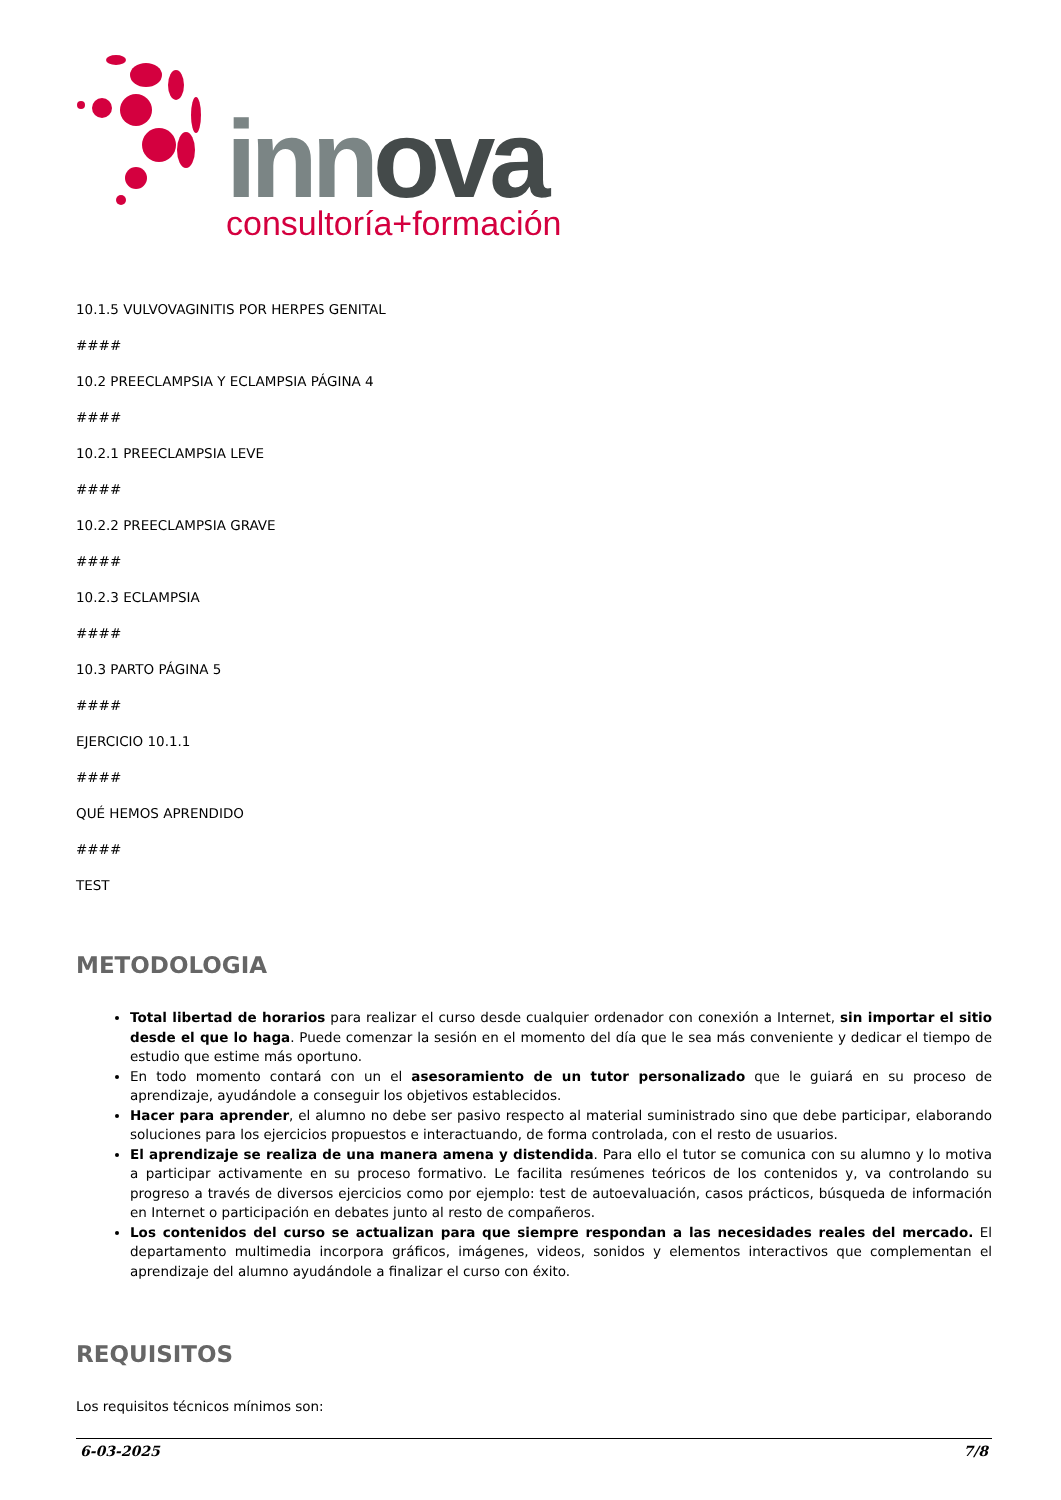innova
consultoría+formación
10.1.5 VULVOVAGINITIS POR HERPES GENITAL
####
10.2 PREECLAMPSIA Y ECLAMPSIA PÁGINA 4
####
10.2.1 PREECLAMPSIA LEVE
####
10.2.2 PREECLAMPSIA GRAVE
####
10.2.3 ECLAMPSIA
####
10.3 PARTO PÁGINA 5
####
EJERCICIO 10.1.1
####
QUÉ HEMOS APRENDIDO
####
TEST
METODOLOGIA
Total libertad de horarios para realizar el curso desde cualquier ordenador con conexión a Internet, sin importar el sitio desde el que lo haga. Puede comenzar la sesión en el momento del día que le sea más conveniente y dedicar el tiempo de estudio que estime más oportuno.
En todo momento contará con un el asesoramiento de un tutor personalizado que le guiará en su proceso de aprendizaje, ayudándole a conseguir los objetivos establecidos.
Hacer para aprender, el alumno no debe ser pasivo respecto al material suministrado sino que debe participar, elaborando soluciones para los ejercicios propuestos e interactuando, de forma controlada, con el resto de usuarios.
El aprendizaje se realiza de una manera amena y distendida. Para ello el tutor se comunica con su alumno y lo motiva a participar activamente en su proceso formativo. Le facilita resúmenes teóricos de los contenidos y, va controlando su progreso a través de diversos ejercicios como por ejemplo: test de autoevaluación, casos prácticos, búsqueda de información en Internet o participación en debates junto al resto de compañeros.
Los contenidos del curso se actualizan para que siempre respondan a las necesidades reales del mercado. El departamento multimedia incorpora gráficos, imágenes, videos, sonidos y elementos interactivos que complementan el aprendizaje del alumno ayudándole a finalizar el curso con éxito.
REQUISITOS
Los requisitos técnicos mínimos son:
6-03-2025 7/8